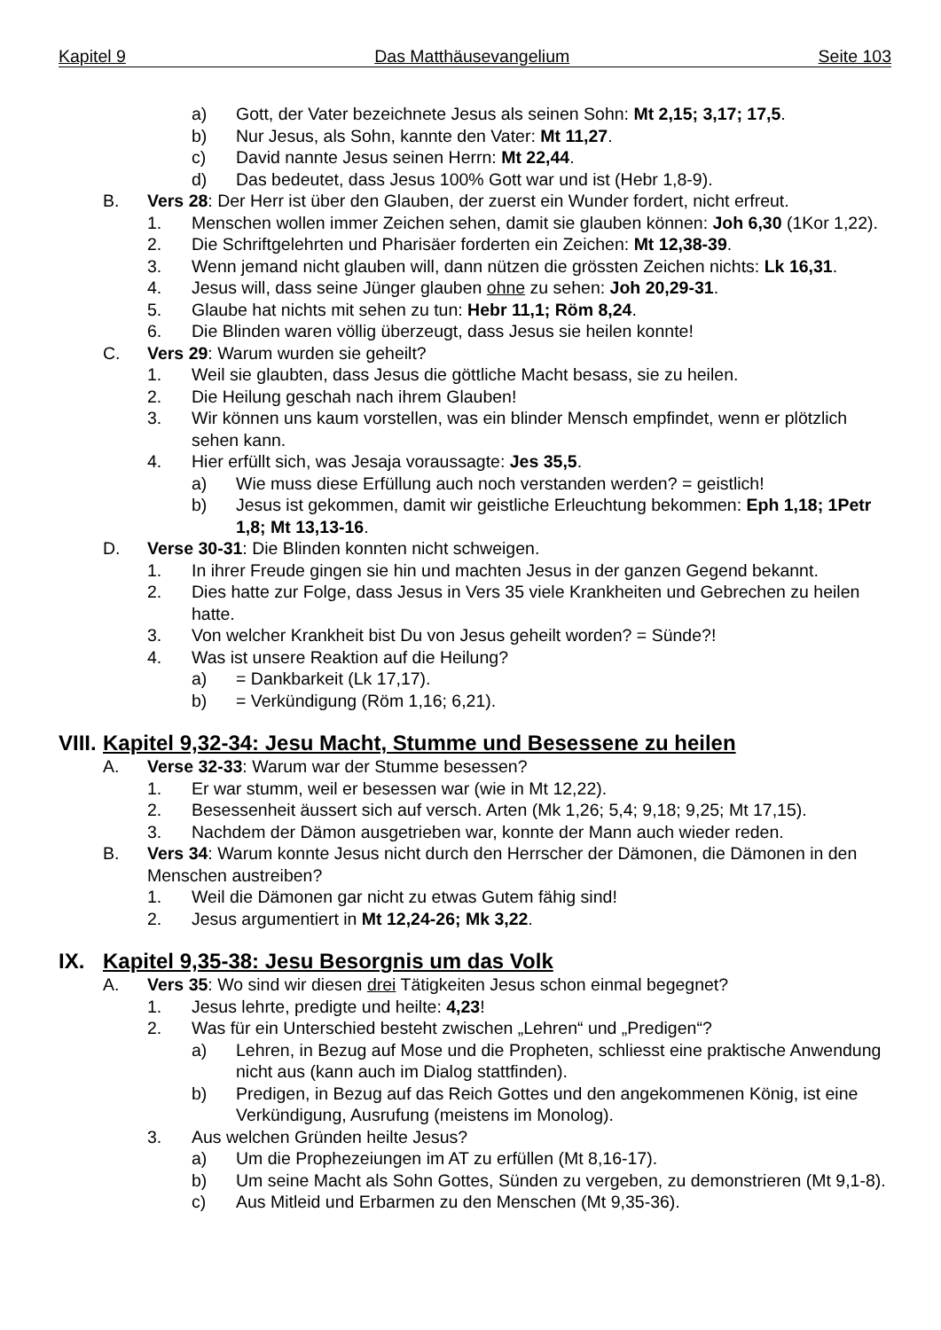Kapitel 9 Das Matthäusevangelium Seite 103
a) Gott, der Vater bezeichnete Jesus als seinen Sohn: Mt 2,15; 3,17; 17,5.
b) Nur Jesus, als Sohn, kannte den Vater: Mt 11,27.
c) David nannte Jesus seinen Herrn: Mt 22,44.
d) Das bedeutet, dass Jesus 100% Gott war und ist (Hebr 1,8-9).
B. Vers 28: Der Herr ist über den Glauben, der zuerst ein Wunder fordert, nicht erfreut.
1. Menschen wollen immer Zeichen sehen, damit sie glauben können: Joh 6,30 (1Kor 1,22).
2. Die Schriftgelehrten und Pharisäer forderten ein Zeichen: Mt 12,38-39.
3. Wenn jemand nicht glauben will, dann nützen die grössten Zeichen nichts: Lk 16,31.
4. Jesus will, dass seine Jünger glauben ohne zu sehen: Joh 20,29-31.
5. Glaube hat nichts mit sehen zu tun: Hebr 11,1; Röm 8,24.
6. Die Blinden waren völlig überzeugt, dass Jesus sie heilen konnte!
C. Vers 29: Warum wurden sie geheilt?
1. Weil sie glaubten, dass Jesus die göttliche Macht besass, sie zu heilen.
2. Die Heilung geschah nach ihrem Glauben!
3. Wir können uns kaum vorstellen, was ein blinder Mensch empfindet, wenn er plötzlich sehen kann.
4. Hier erfüllt sich, was Jesaja voraussagte: Jes 35,5.
a) Wie muss diese Erfüllung auch noch verstanden werden? = geistlich!
b) Jesus ist gekommen, damit wir geistliche Erleuchtung bekommen: Eph 1,18; 1Petr 1,8; Mt 13,13-16.
D. Verse 30-31: Die Blinden konnten nicht schweigen.
1. In ihrer Freude gingen sie hin und machten Jesus in der ganzen Gegend bekannt.
2. Dies hatte zur Folge, dass Jesus in Vers 35 viele Krankheiten und Gebrechen zu heilen hatte.
3. Von welcher Krankheit bist Du von Jesus geheilt worden? = Sünde?!
4. Was ist unsere Reaktion auf die Heilung?
a) = Dankbarkeit (Lk 17,17).
b) = Verkündigung (Röm 1,16; 6,21).
VIII. Kapitel 9,32-34: Jesu Macht, Stumme und Besessene zu heilen
A. Verse 32-33: Warum war der Stumme besessen?
1. Er war stumm, weil er besessen war (wie in Mt 12,22).
2. Besessenheit äussert sich auf versch. Arten (Mk 1,26; 5,4; 9,18; 9,25; Mt 17,15).
3. Nachdem der Dämon ausgetrieben war, konnte der Mann auch wieder reden.
B. Vers 34: Warum konnte Jesus nicht durch den Herrscher der Dämonen, die Dämonen in den Menschen austreiben?
1. Weil die Dämonen gar nicht zu etwas Gutem fähig sind!
2. Jesus argumentiert in Mt 12,24-26; Mk 3,22.
IX. Kapitel 9,35-38: Jesu Besorgnis um das Volk
A. Vers 35: Wo sind wir diesen drei Tätigkeiten Jesus schon einmal begegnet?
1. Jesus lehrte, predigte und heilte: 4,23!
2. Was für ein Unterschied besteht zwischen „Lehren“ und „Predigen“?
a) Lehren, in Bezug auf Mose und die Propheten, schliesst eine praktische Anwendung nicht aus (kann auch im Dialog stattfinden).
b) Predigen, in Bezug auf das Reich Gottes und den angekommenen König, ist eine Verkündigung, Ausrufung (meistens im Monolog).
3. Aus welchen Gründen heilte Jesus?
a) Um die Prophezeiungen im AT zu erfüllen (Mt 8,16-17).
b) Um seine Macht als Sohn Gottes, Sünden zu vergeben, zu demonstrieren (Mt 9,1-8).
c) Aus Mitleid und Erbarmen zu den Menschen (Mt 9,35-36).